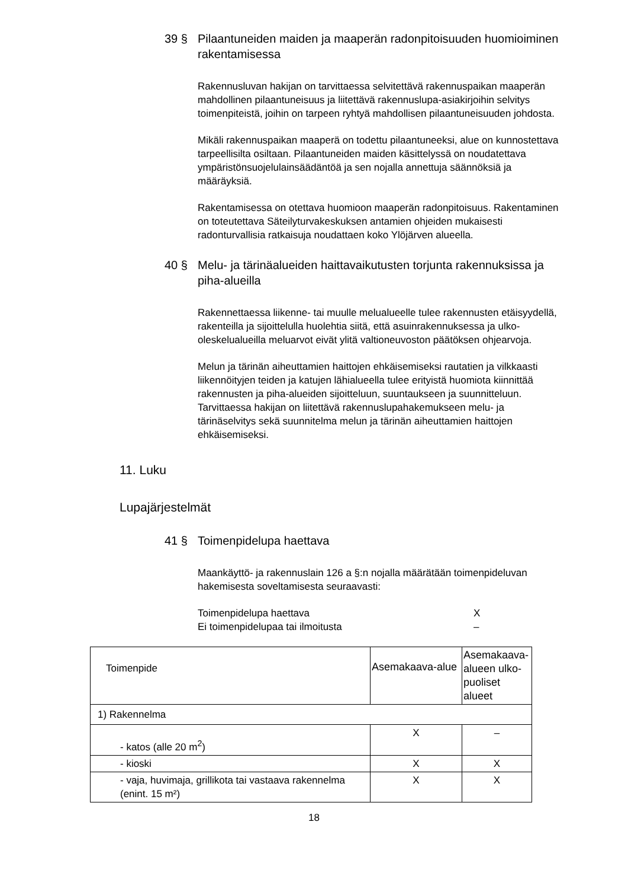39 § Pilaantuneiden maiden ja maaperän radonpitoisuuden huomioiminen rakentamisessa
Rakennusluvan hakijan on tarvittaessa selvitettävä rakennuspaikan maaperän mahdollinen pilaantuneisuus ja liitettävä rakennuslupa-asiakirjoihin selvitys toimenpiteistä, joihin on tarpeen ryhtyä mahdollisen pilaantuneisuuden johdosta.
Mikäli rakennuspaikan maaperä on todettu pilaantuneeksi, alue on kunnostettava tarpeellisilta osiltaan. Pilaantuneiden maiden käsittelyssä on noudatettava ympäristönsuojelulainsäädäntöä ja sen nojalla annettuja säännöksiä ja määräyksiä.
Rakentamisessa on otettava huomioon maaperän radonpitoisuus. Rakentaminen on toteutettava Säteilyturvakeskuksen antamien ohjeiden mukaisesti radonturvallisia ratkaisuja noudattaen koko Ylöjärven alueella.
40 § Melu- ja tärinäalueiden haittavaikutusten torjunta rakennuksissa ja piha-alueilla
Rakennettaessa liikenne- tai muulle melualueelle tulee rakennusten etäisyydellä, rakenteilla ja sijoittelulla huolehtia siitä, että asuinrakennuksessa ja ulko-oleskelualueilla meluarvot eivät ylitä valtioneuvoston päätöksen ohjearvoja.
Melun ja tärinän aiheuttamien haittojen ehkäisemiseksi rautatien ja vilkkaasti liikennöityjen teiden ja katujen lähialueella tulee erityistä huomiota kiinnittää rakennusten ja piha-alueiden sijoitteluun, suuntaukseen ja suunnitteluun. Tarvittaessa hakijan on liitettävä rakennuslupahakemukseen melu- ja tärinäselvitys sekä suunnitelma melun ja tärinän aiheuttamien haittojen ehkäisemiseksi.
11. Luku
Lupajärjestelmät
41 § Toimenpidelupa haettava
Maankäyttö- ja rakennuslain 126 a §:n nojalla määrätään toimenpideluvan hakemisesta soveltamisesta seuraavasti:
Toimenpidelupa haettava X
Ei toimenpidelupaa tai ilmoitusta –
| Toimenpide | Asemakaava-alue | Asemakaava-alueen ulko-puoliset alueet |
| --- | --- | --- |
| 1) Rakennelma | | |
| - katos (alle 20 m<sup>2</sup>) | X | – |
| - kioski | X | X |
| - vaja, huvimaja, grillikota tai vastaava rakennelma (enint. 15 m²) | X | X |
18